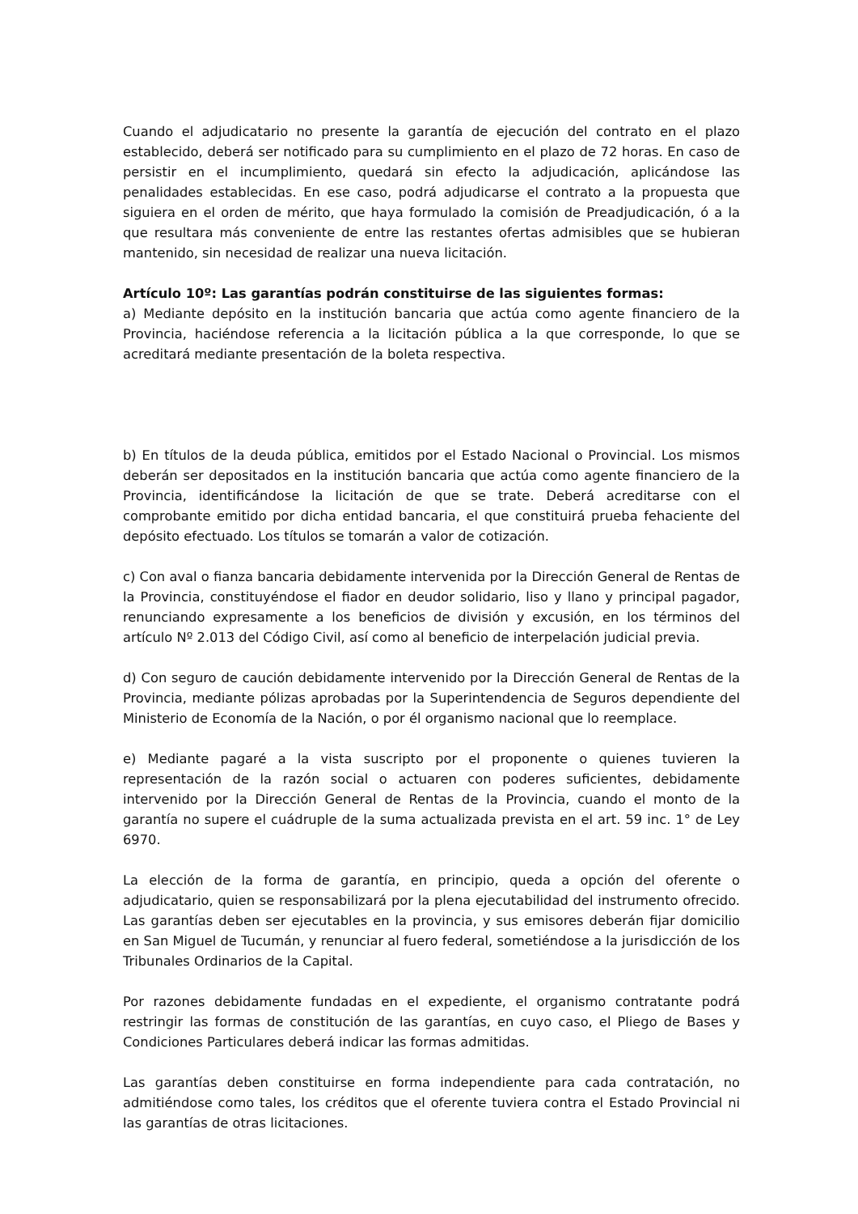Cuando el adjudicatario no presente la garantía de ejecución del contrato en el plazo establecido, deberá ser notificado para su cumplimiento en el plazo de 72 horas. En caso de persistir en el incumplimiento, quedará sin efecto la adjudicación, aplicándose las penalidades establecidas. En ese caso, podrá adjudicarse el contrato a la propuesta que siguiera en el orden de mérito, que haya formulado la comisión de Preadjudicación, ó a la que resultara más conveniente de entre las restantes ofertas admisibles que se hubieran mantenido, sin necesidad de realizar una nueva licitación.
Artículo 10º: Las garantías podrán constituirse de las siguientes formas:
a) Mediante depósito en la institución bancaria que actúa como agente financiero de la Provincia, haciéndose referencia a la licitación pública a la que corresponde, lo que se acreditará mediante presentación de la boleta respectiva.
b) En títulos de la deuda pública, emitidos por el Estado Nacional o Provincial. Los mismos deberán ser depositados en la institución bancaria que actúa como agente financiero de la Provincia, identificándose la licitación de que se trate. Deberá acreditarse con el comprobante emitido por dicha entidad bancaria, el que constituirá prueba fehaciente del depósito efectuado. Los títulos se tomarán a valor de cotización.
c) Con aval o fianza bancaria debidamente intervenida por la Dirección General de Rentas de la Provincia, constituyéndose el fiador en deudor solidario, liso y llano y principal pagador, renunciando expresamente a los beneficios de división y excusión, en los términos del artículo Nº 2.013 del Código Civil, así como al beneficio de interpelación judicial previa.
d) Con seguro de caución debidamente intervenido por la Dirección General de Rentas de la Provincia, mediante pólizas aprobadas por la Superintendencia de Seguros dependiente del Ministerio de Economía de la Nación, o por él organismo nacional que lo reemplace.
e) Mediante pagaré a la vista suscripto por el proponente o quienes tuvieren la representación de la razón social o actuaren con poderes suficientes, debidamente intervenido por la Dirección General de Rentas de la Provincia, cuando el monto de la garantía no supere el cuádruple de la suma actualizada prevista en el art. 59 inc. 1° de Ley 6970.
La elección de la forma de garantía, en principio, queda a opción del oferente o adjudicatario, quien se responsabilizará por la plena ejecutabilidad del instrumento ofrecido. Las garantías deben ser ejecutables en la provincia, y sus emisores deberán fijar domicilio en San Miguel de Tucumán, y renunciar al fuero federal, sometiéndose a la jurisdicción de los Tribunales Ordinarios de la Capital.
Por razones debidamente fundadas en el expediente, el organismo contratante podrá restringir las formas de constitución de las garantías, en cuyo caso, el Pliego de Bases y Condiciones Particulares deberá indicar las formas admitidas.
Las garantías deben constituirse en forma independiente para cada contratación, no admitiéndose como tales, los créditos que el oferente tuviera contra el Estado Provincial ni las garantías de otras licitaciones.